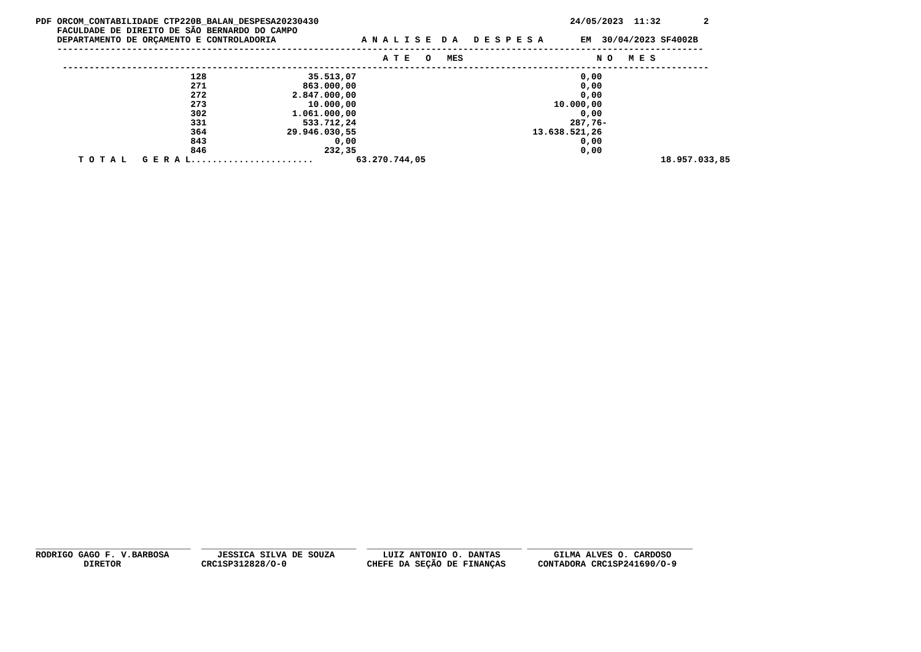PDF ORCOM_CONTABILIDADE CTP220B_BALAN_DESPESA20230430                                               24/05/2023  11:32        2
    FACULDADE DE DIREITO DE SÃO BERNARDO DO CAMPO
    DEPARTAMENTO DE ORÇAMENTO E CONTROLADORIA                A N A L I S E  D A   D E S P E S A       EM  30/04/2023 SF4002B
    -------------------------------------------------------------------------------------------------------------------------
                                                                 A T E   O   MES                         N O   M E S
     -------------------------------------------------------------------------------------------------------------------------
                             128                   35.513,07                                          0,00
                             271                  863.000,00                                          0,00
                             272                2.847.000,00                                          0,00
                             273                   10.000,00                                     10.000,00
                             302                1.061.000,00                                          0,00
                             331                  533.712,24                                        287,76-
                             364               29.946.030,55                                 13.638.521,26
                             843                        0,00                                          0,00
                             846                      232,35                                          0,00
        T O T A L   G E R A L.......................        63.270.744,05                                            18.957.033,85
_____________________________  _____________________________  _____________________________ _______________________________
RODRIGO GAGO F. V.BARBOSA         JESSICA SILVA DE SOUZA         LUIZ ANTONIO O. DANTAS          GILMA ALVES O. CARDOSO
         DIRETOR               CRC1SP312828/O-0               CHEFE DA SEÇÃO DE FINANÇAS      CONTADORA CRC1SP241690/O-9